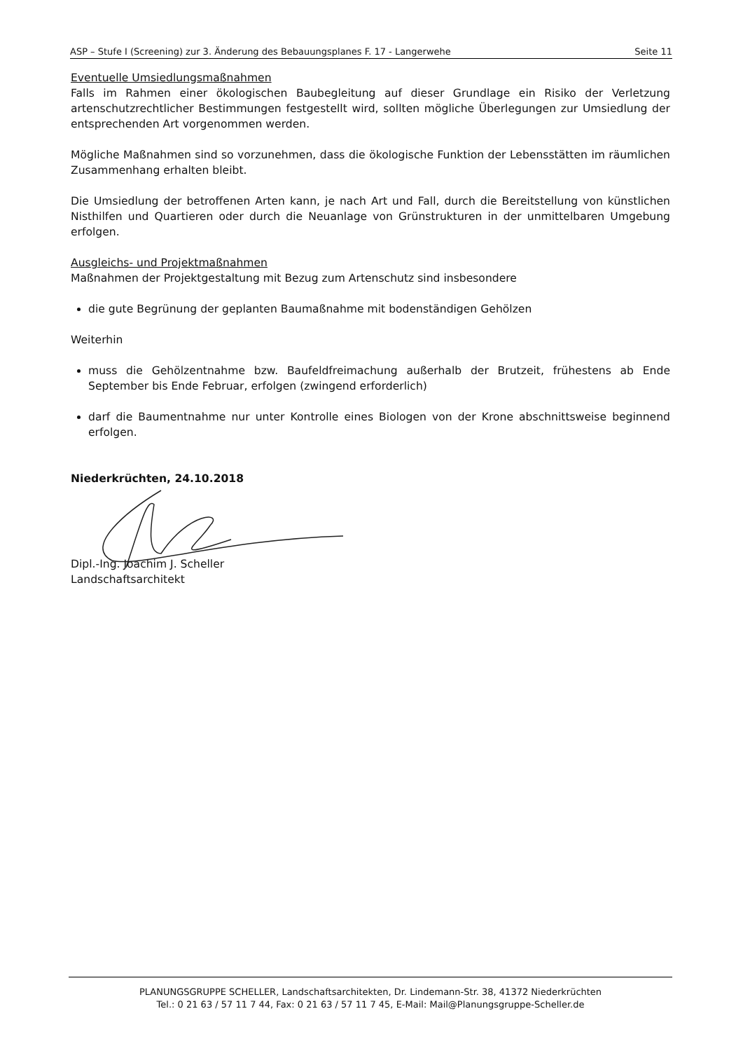ASP – Stufe I (Screening) zur 3. Änderung des Bebauungsplanes F. 17 - Langerwehe Seite 11
Eventuelle Umsiedlungsmaßnahmen
Falls im Rahmen einer ökologischen Baubegleitung auf dieser Grundlage ein Risiko der Verletzung artenschutzrechtlicher Bestimmungen festgestellt wird, sollten mögliche Überlegungen zur Umsiedlung der entsprechenden Art vorgenommen werden.
Mögliche Maßnahmen sind so vorzunehmen, dass die ökologische Funktion der Lebensstätten im räumlichen Zusammenhang erhalten bleibt.
Die Umsiedlung der betroffenen Arten kann, je nach Art und Fall, durch die Bereitstellung von künstlichen Nisthilfen und Quartieren oder durch die Neuanlage von Grünstrukturen in der unmittelbaren Umgebung erfolgen.
Ausgleichs- und Projektmaßnahmen
Maßnahmen der Projektgestaltung mit Bezug zum Artenschutz sind insbesondere
die gute Begrünung der geplanten Baumaßnahme mit bodenständigen Gehölzen
Weiterhin
muss die Gehölzentnahme bzw. Baufeldfreimachung außerhalb der Brutzeit, frühestens ab Ende September bis Ende Februar, erfolgen (zwingend erforderlich)
darf die Baumentnahme nur unter Kontrolle eines Biologen von der Krone abschnittsweise beginnend erfolgen.
Niederkrüchten, 24.10.2018
Dipl.-Ing. Joachim J. Scheller
Landschaftsarchitekt
PLANUNGSGRUPPE SCHELLER, Landschaftsarchitekten, Dr. Lindemann-Str. 38, 41372 Niederkrüchten
Tel.: 0 21 63 / 57 11 7 44, Fax: 0 21 63 / 57 11 7 45, E-Mail: Mail@Planungsgruppe-Scheller.de